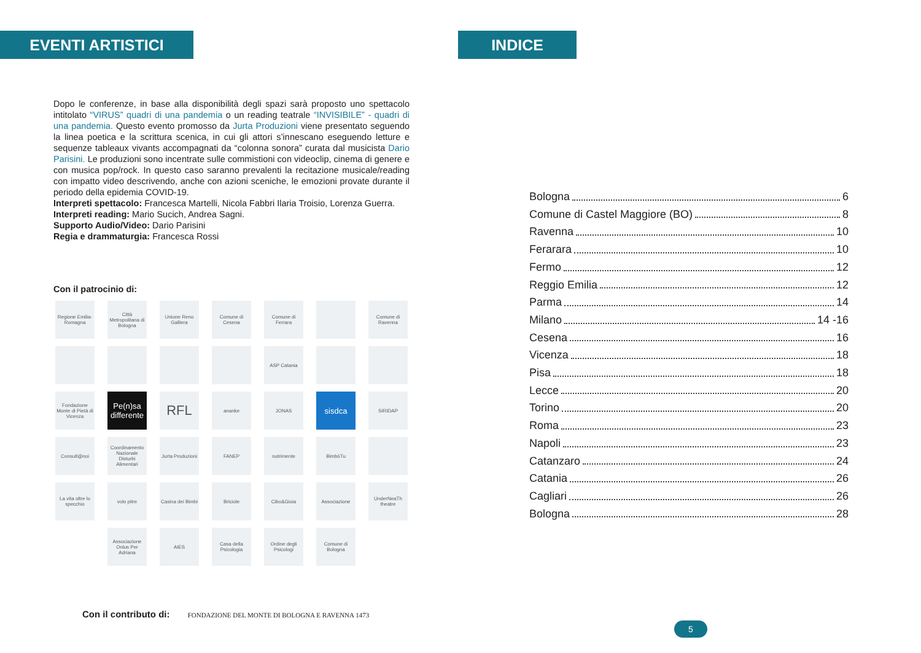EVENTI ARTISTICI
Dopo le conferenze, in base alla disponibilità degli spazi sarà proposto uno spettacolo intitolato “VIRUS” quadri di una pandemia o un reading teatrale “INVISIBILE” - quadri di una pandemia. Questo evento promosso da Jurta Produzioni viene presentato seguendo la linea poetica e la scrittura scenica, in cui gli attori s’innescano eseguendo letture e sequenze tableaux vivants accompagnati da “colonna sonora” curata dal musicista Dario Parisini. Le produzioni sono incentrate sulle commistioni con videoclip, cinema di genere e con musica pop/rock. In questo caso saranno prevalenti la recitazione musicale/reading con impatto video descrivendo, anche con azioni sceniche, le emozioni provate durante il periodo della epidemia COVID-19.
Interpreti spettacolo: Francesca Martelli, Nicola Fabbri Ilaria Troisio, Lorenza Guerra.
Interpreti reading: Mario Sucich, Andrea Sagni.
Supporto Audio/Video: Dario Parisini
Regia e drammaturgia: Francesca Rossi
Con il patrocinio di:
Regione Emilia-Romagna
Città Metropolitana di Bologna
Unione Reno Galliera
Comune di Cesena
Comune di Ferrara
Comune di Ravenna
ASP Catania
Fondazione Monte di Pietà di Vicenza
Pe(n)sa differente
RFL
ananke
JONAS
sisdca
SIRIDAP
Consult@noi
Coordinamento Nazionale Disturbi Alimentari
Jurta Produzioni
FANEP
nutrimente
BimbòTu
La vita oltre lo specchio
volo pitre
Casina dei Bimbi
Briciole
Cibo&Gioia
Associazione
UnderNeaTh theatre
Associazione Onlus Per Adriana
AIES
Casa della Psicologia
Ordine degli Psicologi
Comune di Bologna
Con il contributo di: FONDAZIONE DEL MONTE DI BOLOGNA E RAVENNA 1473
INDICE
Bologna 6
Comune di Castel Maggiore (BO) 8
Ravenna 10
Ferarara 10
Fermo 12
Reggio Emilia 12
Parma 14
Milano 14 -16
Cesena 16
Vicenza 18
Pisa 18
Lecce 20
Torino 20
Roma 23
Napoli 23
Catanzaro 24
Catania 26
Cagliari 26
Bologna 28
5